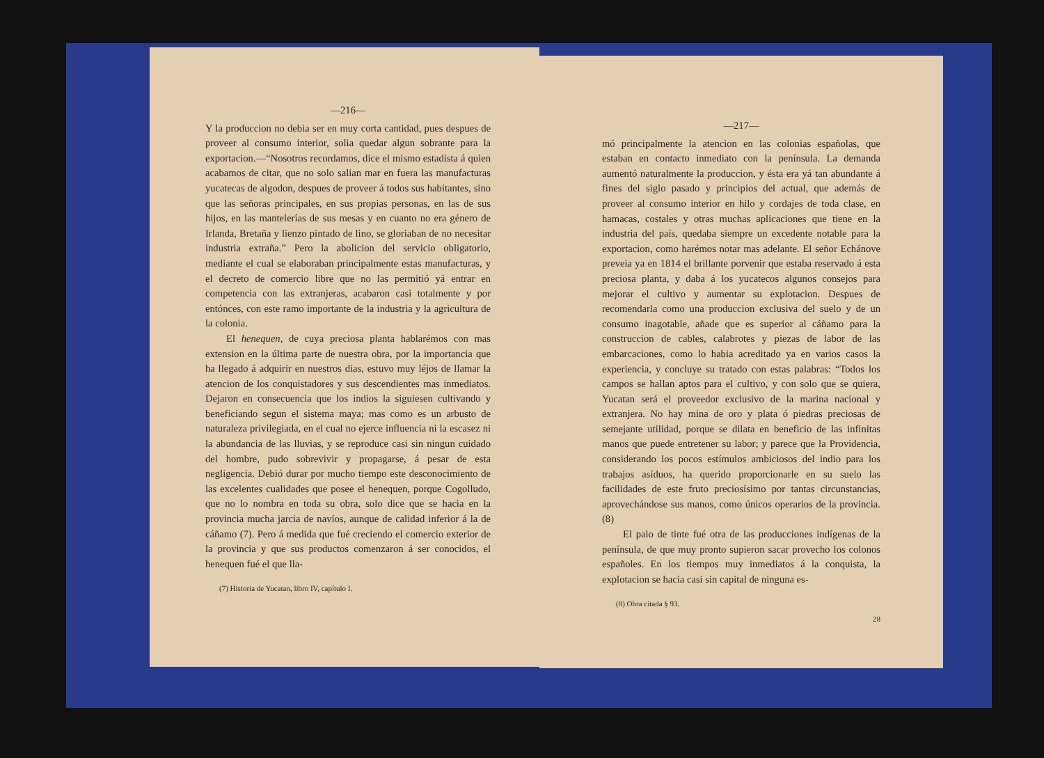—216—
Y la produccion no debia ser en muy corta cantidad, pues despues de proveer al consumo interior, solia quedar algun sobrante para la exportacion.—“Nosotros recordamos, dice el mismo estadista á quien acabamos de citar, que no solo salian mar en fuera las manufacturas yucatecas de algodon, despues de proveer á todos sus habitantes, sino que las señoras principales, en sus propias personas, en las de sus hijos, en las mantelerías de sus mesas y en cuanto no era género de Irlanda, Bretaña y lienzo pintado de lino, se gloriaban de no necesitar industria extraña.” Pero la abolicion del servicio obligatorio, mediante el cual se elaboraban principalmente estas manufacturas, y el decreto de comercio libre que no las permitió yá entrar en competencia con las extranjeras, acabaron casi totalmente y por entónces, con este ramo importante de la industria y la agricultura de la colonia.
El henequen, de cuya preciosa planta hablarémos con mas extension en la última parte de nuestra obra, por la importancia que ha llegado á adquirir en nuestros dias, estuvo muy léjos de llamar la atencion de los conquistadores y sus descendientes mas inmediatos. Dejaron en consecuencia que los indios la siguiesen cultivando y beneficiando segun el sistema maya; mas como es un arbusto de naturaleza privilegiada, en el cual no ejerce influencia ni la escasez ni la abundancia de las lluvias, y se reproduce casi sin ningun cuidado del hombre, pudo sobrevivir y propagarse, á pesar de esta negligencia. Debió durar por mucho tiempo este desconocimiento de las excelentes cualidades que posee el henequen, porque Cogolludo, que no lo nombra en toda su obra, solo dice que se hacia en la provincia mucha jarcia de navíos, aunque de calidad inferior á la de cáñamo (7). Pero á medida que fué creciendo el comercio exterior de la provincia y que sus productos comenzaron á ser conocidos, el henequen fué el que lla-
(7) Historia de Yucatan, libro IV, capítulo I.
—217—
mó principalmente la atencion en las colonias españolas, que estaban en contacto inmediato con la península. La demanda aumentó naturalmente la produccion, y ésta era yá tan abundante á fines del siglo pasado y principios del actual, que además de proveer al consumo interior en hilo y cordajes de toda clase, en hamacas, costales y otras muchas aplicaciones que tiene en la industria del país, quedaba siempre un excedente notable para la exportacion, como harémos notar mas adelante. El señor Echánove preveia ya en 1814 el brillante porvenir que estaba reservado á esta preciosa planta, y daba á los yucatecos algunos consejos para mejorar el cultivo y aumentar su explotacion. Despues de recomendarla como una produccion exclusiva del suelo y de un consumo inagotable, añade que es superior al cáñamo para la construccion de cables, calabrotes y piezas de labor de las embarcaciones, como lo habia acreditado ya en varios casos la experiencia, y concluye su tratado con estas palabras: “Todos los campos se hallan aptos para el cultivo, y con solo que se quiera, Yucatan será el proveedor exclusivo de la marina nacional y extranjera. No hay mina de oro y plata ó piedras preciosas de semejante utilidad, porque se dilata en beneficio de las infinitas manos que puede entretener su labor; y parece que la Providencia, considerando los pocos estímulos ambiciosos del indio para los trabajos asíduos, ha querido proporcionarle en su suelo las facilidades de este fruto preciosísimo por tantas circunstancias, aprovechándose sus manos, como únicos operarios de la provincia. (8)
El palo de tinte fué otra de las producciones indígenas de la península, de que muy pronto supieron sacar provecho los colonos españoles. En los tiempos muy inmediatos á la conquista, la explotacion se hacia casi sin capital de ninguna es-
(8) Obra citada § 93.
28